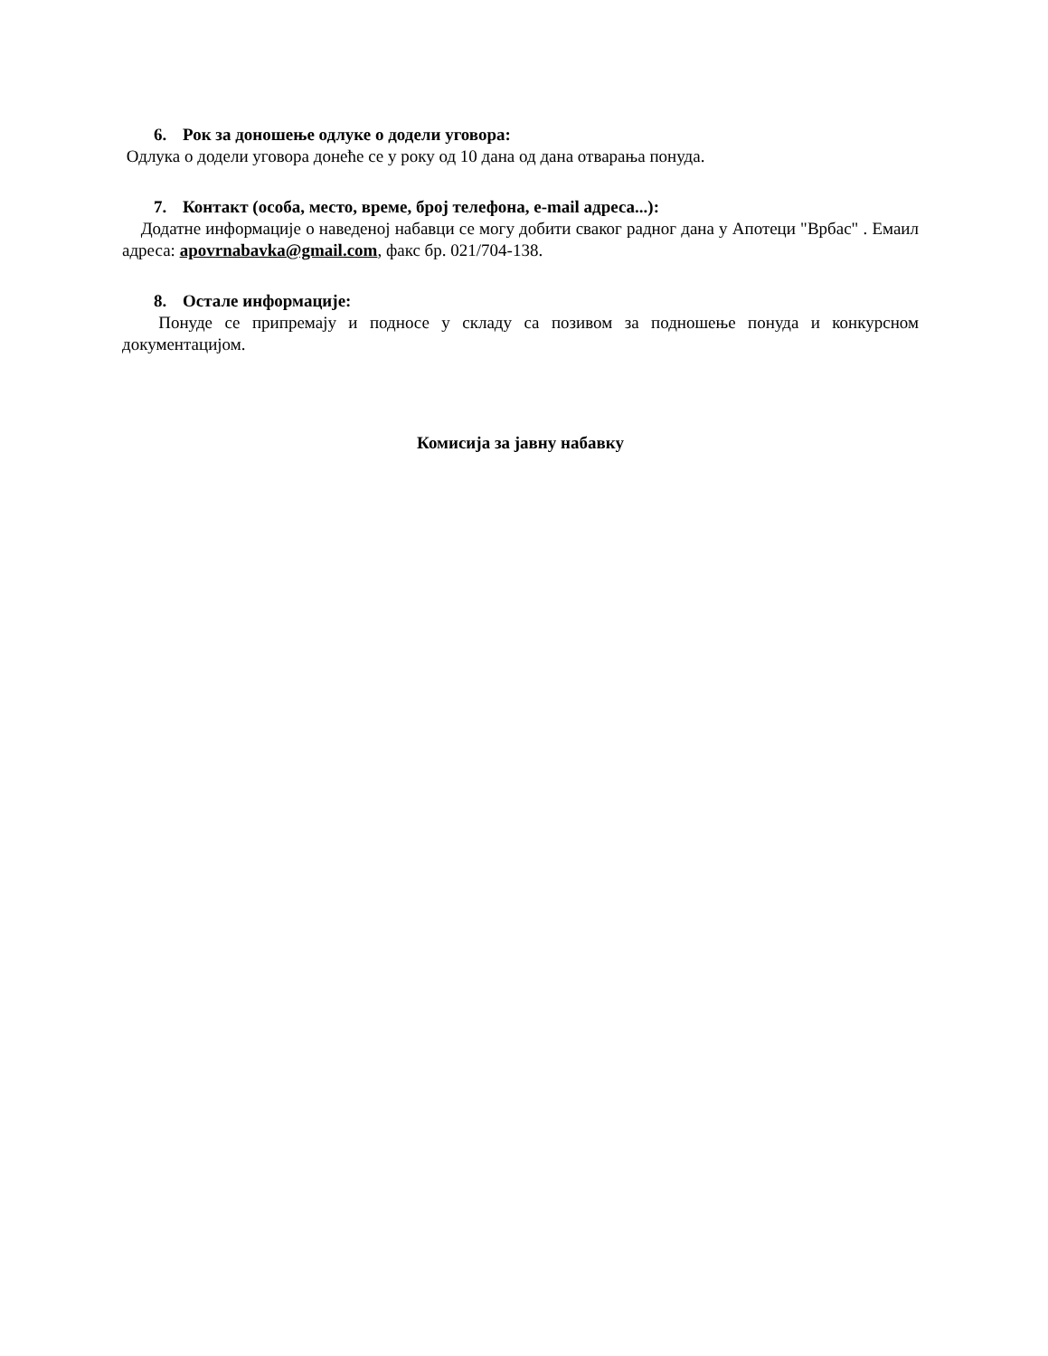6. Рок за доношење одлуке о додели уговора:
Одлука о додели уговора донеће се у року од 10 дана од дана отварања понуда.
7. Контакт (особа, место, време, број телефона, e-mail адреса...):
Додатне информације о наведеној набавци се могу добити сваког радног дана у Апотеци "Врбас" . Емаил адреса: apovrnabavka@gmail.com, факс бр. 021/704-138.
8. Остале информације:
Понуде се припремају и подносе у складу са позивом за подношење понуда и конкурсном документацијом.
Комисија за јавну набавку